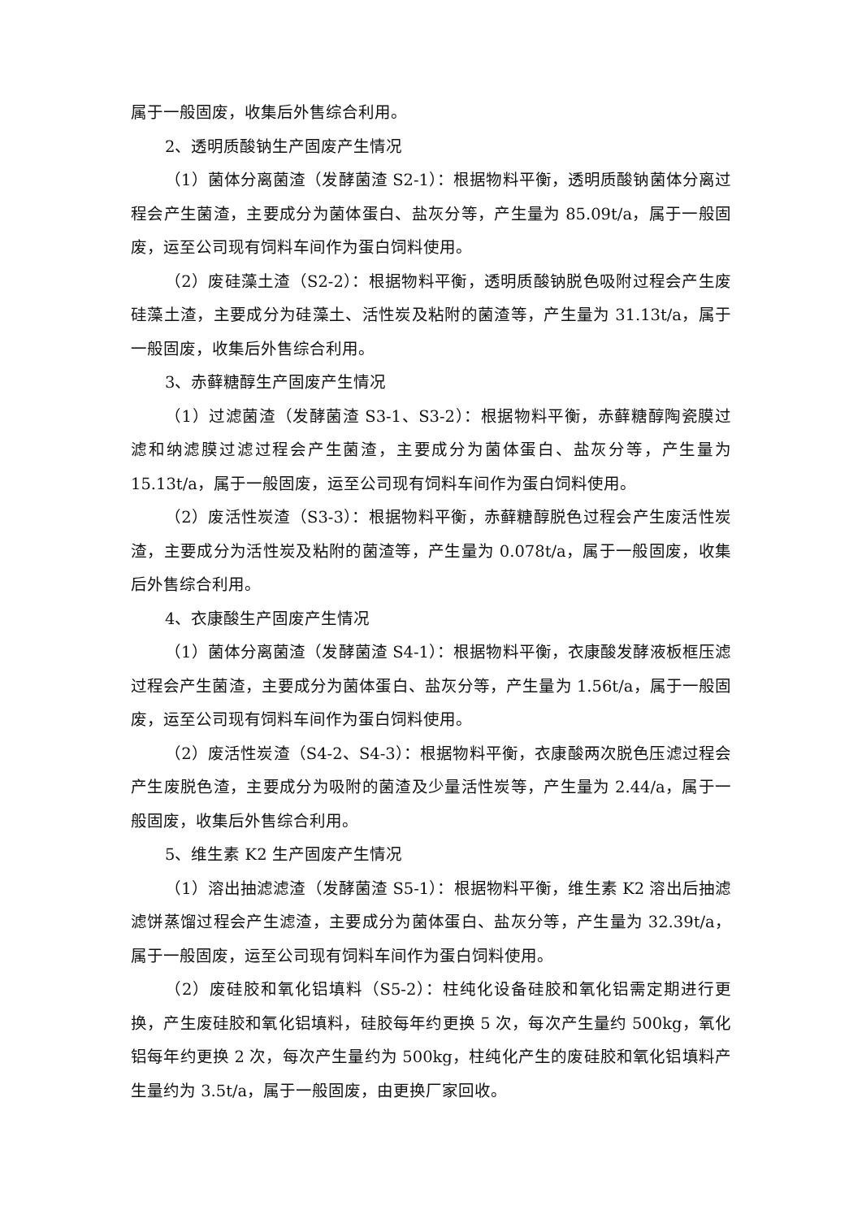属于一般固废，收集后外售综合利用。
2、透明质酸钠生产固废产生情况
（1）菌体分离菌渣（发酵菌渣 S2-1）：根据物料平衡，透明质酸钠菌体分离过程会产生菌渣，主要成分为菌体蛋白、盐灰分等，产生量为 85.09t/a，属于一般固废，运至公司现有饲料车间作为蛋白饲料使用。
（2）废硅藻土渣（S2-2）：根据物料平衡，透明质酸钠脱色吸附过程会产生废硅藻土渣，主要成分为硅藻土、活性炭及粘附的菌渣等，产生量为 31.13t/a，属于一般固废，收集后外售综合利用。
3、赤藓糖醇生产固废产生情况
（1）过滤菌渣（发酵菌渣 S3-1、S3-2）：根据物料平衡，赤藓糖醇陶瓷膜过滤和纳滤膜过滤过程会产生菌渣，主要成分为菌体蛋白、盐灰分等，产生量为 15.13t/a，属于一般固废，运至公司现有饲料车间作为蛋白饲料使用。
（2）废活性炭渣（S3-3）：根据物料平衡，赤藓糖醇脱色过程会产生废活性炭渣，主要成分为活性炭及粘附的菌渣等，产生量为 0.078t/a，属于一般固废，收集后外售综合利用。
4、衣康酸生产固废产生情况
（1）菌体分离菌渣（发酵菌渣 S4-1）：根据物料平衡，衣康酸发酵液板框压滤过程会产生菌渣，主要成分为菌体蛋白、盐灰分等，产生量为 1.56t/a，属于一般固废，运至公司现有饲料车间作为蛋白饲料使用。
（2）废活性炭渣（S4-2、S4-3）：根据物料平衡，衣康酸两次脱色压滤过程会产生废脱色渣，主要成分为吸附的菌渣及少量活性炭等，产生量为 2.44/a，属于一般固废，收集后外售综合利用。
5、维生素 K2 生产固废产生情况
（1）溶出抽滤滤渣（发酵菌渣 S5-1）：根据物料平衡，维生素 K2 溶出后抽滤滤饼蒸馏过程会产生滤渣，主要成分为菌体蛋白、盐灰分等，产生量为 32.39t/a，属于一般固废，运至公司现有饲料车间作为蛋白饲料使用。
（2）废硅胶和氧化铝填料（S5-2）：柱纯化设备硅胶和氧化铝需定期进行更换，产生废硅胶和氧化铝填料，硅胶每年约更换 5 次，每次产生量约 500kg，氧化铝每年约更换 2 次，每次产生量约为 500kg，柱纯化产生的废硅胶和氧化铝填料产生量约为 3.5t/a，属于一般固废，由更换厂家回收。